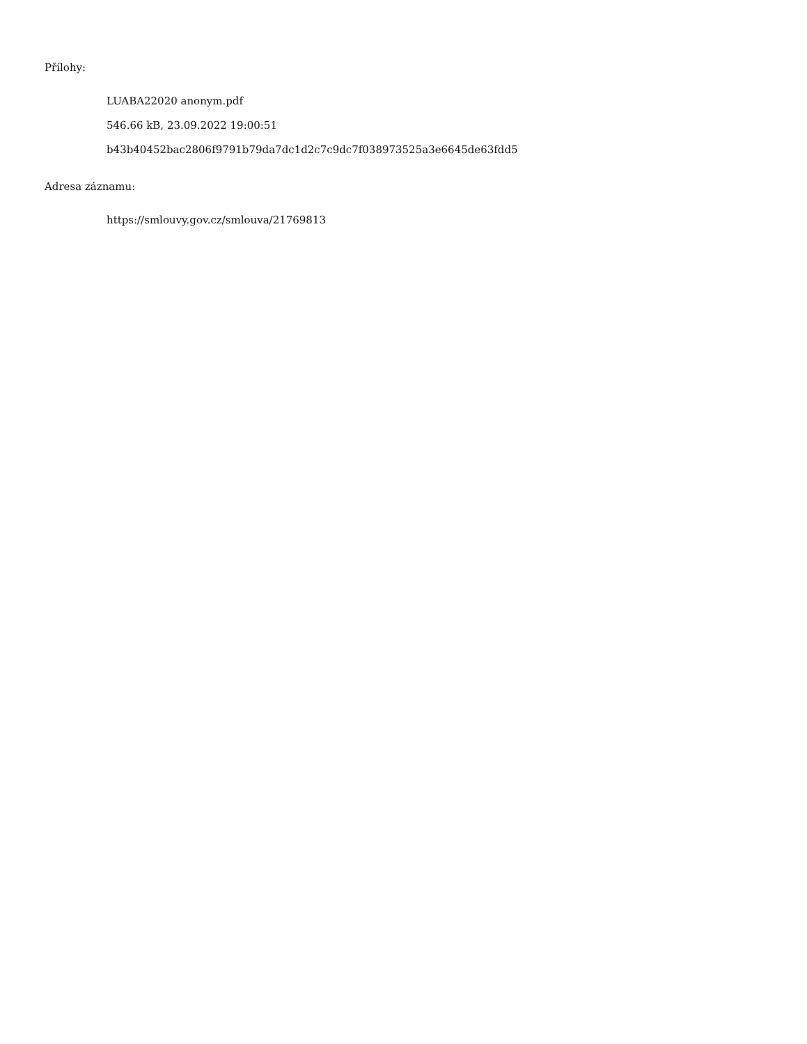Přílohy:
LUABA22020 anonym.pdf
546.66 kB, 23.09.2022 19:00:51
b43b40452bac2806f9791b79da7dc1d2c7c9dc7f038973525a3e6645de63fdd5
Adresa záznamu:
https://smlouvy.gov.cz/smlouva/21769813